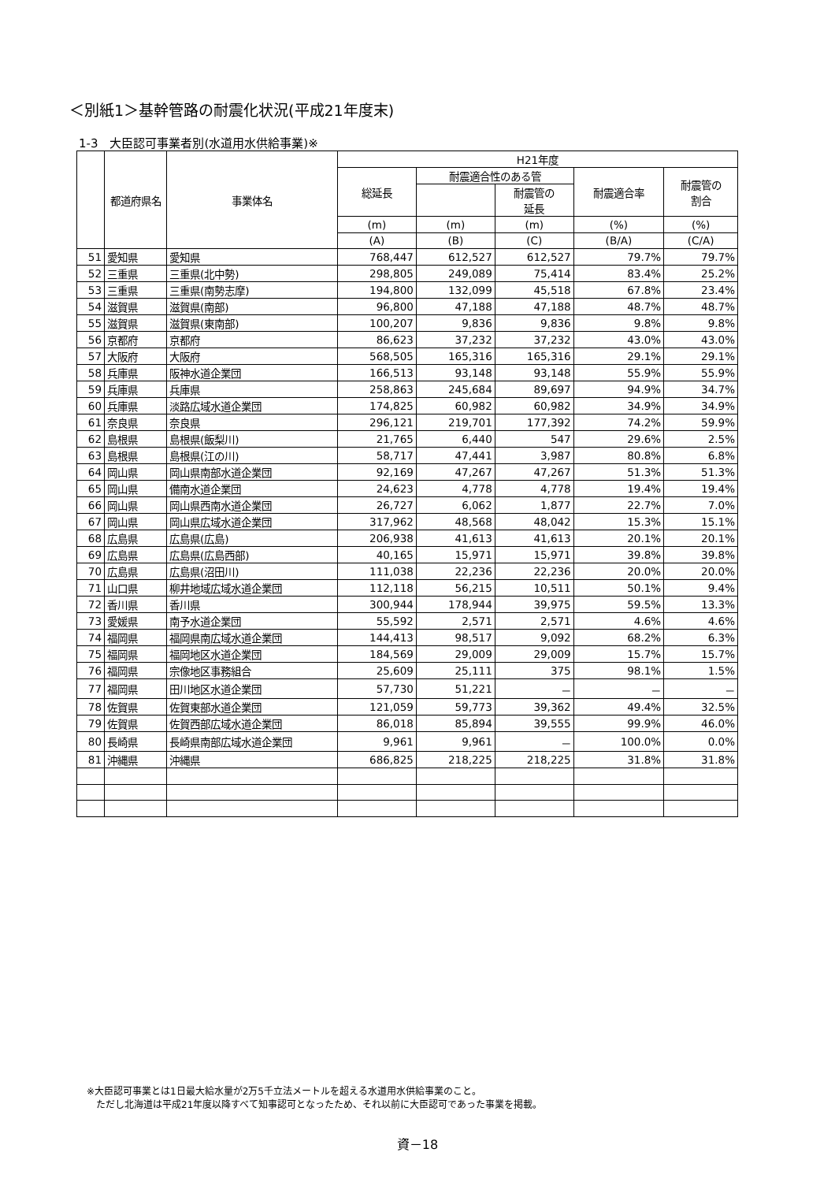＜別紙1＞基幹管路の耐震化状況(平成21年度末)
1-3　大臣認可事業者別(水道用水供給事業)※
| | 都道府県名 | 事業体名 | H21年度 | | | | |
| --- | --- | --- | --- | --- | --- | --- | --- |
| | | | 総延長 | 耐震適合性のある管 | | 耐震適合率 | 耐震管の 割合 |
| | | | | | 耐震管の 延長 | | |
| | | | (m) | (m) | (m) | (%) | (%) |
| | | | (A) | (B) | (C) | (B/A) | (C/A) |
| 51 | 愛知県 | 愛知県 | 768,447 | 612,527 | 612,527 | 79.7% | 79.7% |
| 52 | 三重県 | 三重県(北中勢) | 298,805 | 249,089 | 75,414 | 83.4% | 25.2% |
| 53 | 三重県 | 三重県(南勢志摩) | 194,800 | 132,099 | 45,518 | 67.8% | 23.4% |
| 54 | 滋賀県 | 滋賀県(南部) | 96,800 | 47,188 | 47,188 | 48.7% | 48.7% |
| 55 | 滋賀県 | 滋賀県(東南部) | 100,207 | 9,836 | 9,836 | 9.8% | 9.8% |
| 56 | 京都府 | 京都府 | 86,623 | 37,232 | 37,232 | 43.0% | 43.0% |
| 57 | 大阪府 | 大阪府 | 568,505 | 165,316 | 165,316 | 29.1% | 29.1% |
| 58 | 兵庫県 | 阪神水道企業団 | 166,513 | 93,148 | 93,148 | 55.9% | 55.9% |
| 59 | 兵庫県 | 兵庫県 | 258,863 | 245,684 | 89,697 | 94.9% | 34.7% |
| 60 | 兵庫県 | 淡路広域水道企業団 | 174,825 | 60,982 | 60,982 | 34.9% | 34.9% |
| 61 | 奈良県 | 奈良県 | 296,121 | 219,701 | 177,392 | 74.2% | 59.9% |
| 62 | 島根県 | 島根県(飯梨川) | 21,765 | 6,440 | 547 | 29.6% | 2.5% |
| 63 | 島根県 | 島根県(江の川) | 58,717 | 47,441 | 3,987 | 80.8% | 6.8% |
| 64 | 岡山県 | 岡山県南部水道企業団 | 92,169 | 47,267 | 47,267 | 51.3% | 51.3% |
| 65 | 岡山県 | 備南水道企業団 | 24,623 | 4,778 | 4,778 | 19.4% | 19.4% |
| 66 | 岡山県 | 岡山県西南水道企業団 | 26,727 | 6,062 | 1,877 | 22.7% | 7.0% |
| 67 | 岡山県 | 岡山県広域水道企業団 | 317,962 | 48,568 | 48,042 | 15.3% | 15.1% |
| 68 | 広島県 | 広島県(広島) | 206,938 | 41,613 | 41,613 | 20.1% | 20.1% |
| 69 | 広島県 | 広島県(広島西部) | 40,165 | 15,971 | 15,971 | 39.8% | 39.8% |
| 70 | 広島県 | 広島県(沼田川) | 111,038 | 22,236 | 22,236 | 20.0% | 20.0% |
| 71 | 山口県 | 柳井地域広域水道企業団 | 112,118 | 56,215 | 10,511 | 50.1% | 9.4% |
| 72 | 香川県 | 香川県 | 300,944 | 178,944 | 39,975 | 59.5% | 13.3% |
| 73 | 愛媛県 | 南予水道企業団 | 55,592 | 2,571 | 2,571 | 4.6% | 4.6% |
| 74 | 福岡県 | 福岡県南広域水道企業団 | 144,413 | 98,517 | 9,092 | 68.2% | 6.3% |
| 75 | 福岡県 | 福岡地区水道企業団 | 184,569 | 29,009 | 29,009 | 15.7% | 15.7% |
| 76 | 福岡県 | 宗像地区事務組合 | 25,609 | 25,111 | 375 | 98.1% | 1.5% |
| 77 | 福岡県 | 田川地区水道企業団 | 57,730 | 51,221 | － | － | － |
| 78 | 佐賀県 | 佐賀東部水道企業団 | 121,059 | 59,773 | 39,362 | 49.4% | 32.5% |
| 79 | 佐賀県 | 佐賀西部広域水道企業団 | 86,018 | 85,894 | 39,555 | 99.9% | 46.0% |
| 80 | 長崎県 | 長崎県南部広域水道企業団 | 9,961 | 9,961 | － | 100.0% | 0.0% |
| 81 | 沖縄県 | 沖縄県 | 686,825 | 218,225 | 218,225 | 31.8% | 31.8% |
※大臣認可事業とは1日最大給水量が2万5千立法メートルを超える水道用水供給事業のこと。
　ただし北海道は平成21年度以降すべて知事認可となったため、それ以前に大臣認可であった事業を掲載。
資－18